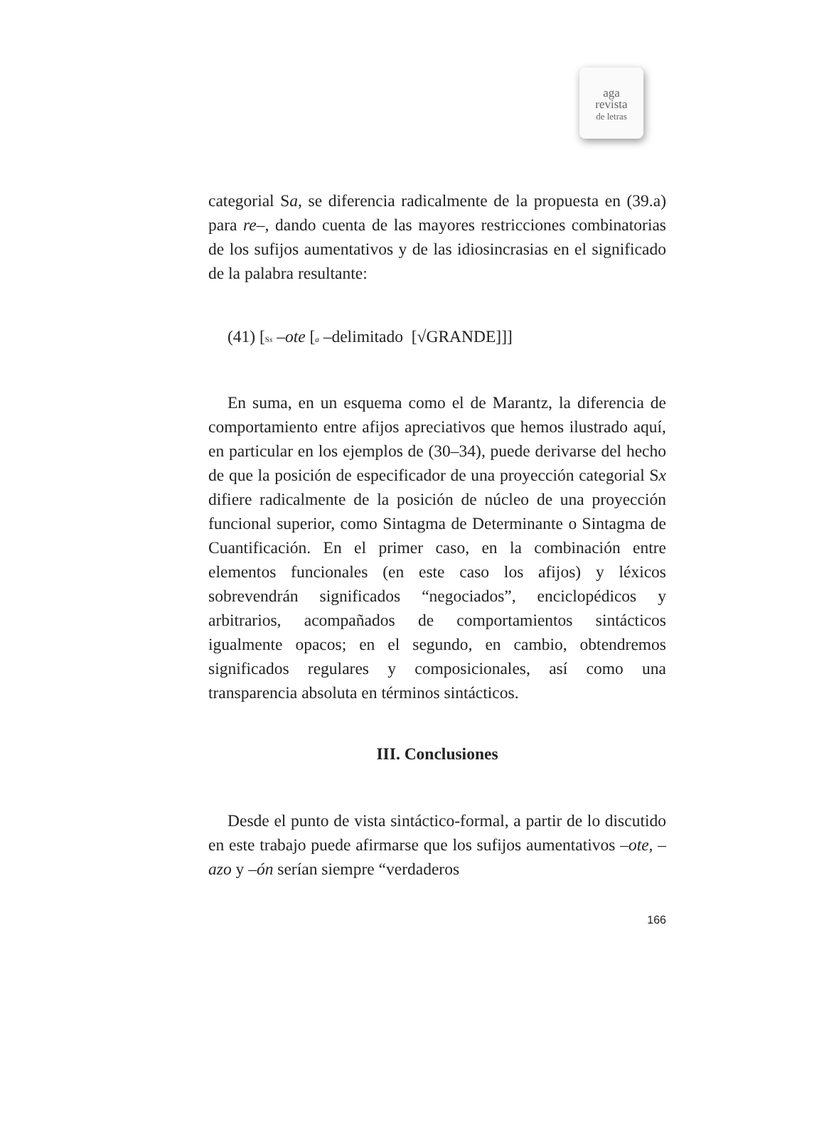aga
revista
de letras
categorial Sa, se diferencia radicalmente de la propuesta en (39.a) para re–, dando cuenta de las mayores restricciones combinatorias de los sufijos aumentativos y de las idiosincrasias en el significado de la palabra resultante:
(41) [Ss –ote [a –delimitado [√GRANDE]]]
En suma, en un esquema como el de Marantz, la diferencia de comportamiento entre afijos apreciativos que hemos ilustrado aquí, en particular en los ejemplos de (30–34), puede derivarse del hecho de que la posición de especificador de una proyección categorial Sx difiere radicalmente de la posición de núcleo de una proyección funcional superior, como Sintagma de Determinante o Sintagma de Cuantificación. En el primer caso, en la combinación entre elementos funcionales (en este caso los afijos) y léxicos sobrevendrán significados “negociados”, enciclopédicos y arbitrarios, acompañados de comportamientos sintácticos igualmente opacos; en el segundo, en cambio, obtendremos significados regulares y composicionales, así como una transparencia absoluta en términos sintácticos.
III. Conclusiones
Desde el punto de vista sintáctico-formal, a partir de lo discutido en este trabajo puede afirmarse que los sufijos aumentativos –ote, –azo y –ón serían siempre “verdaderos
166